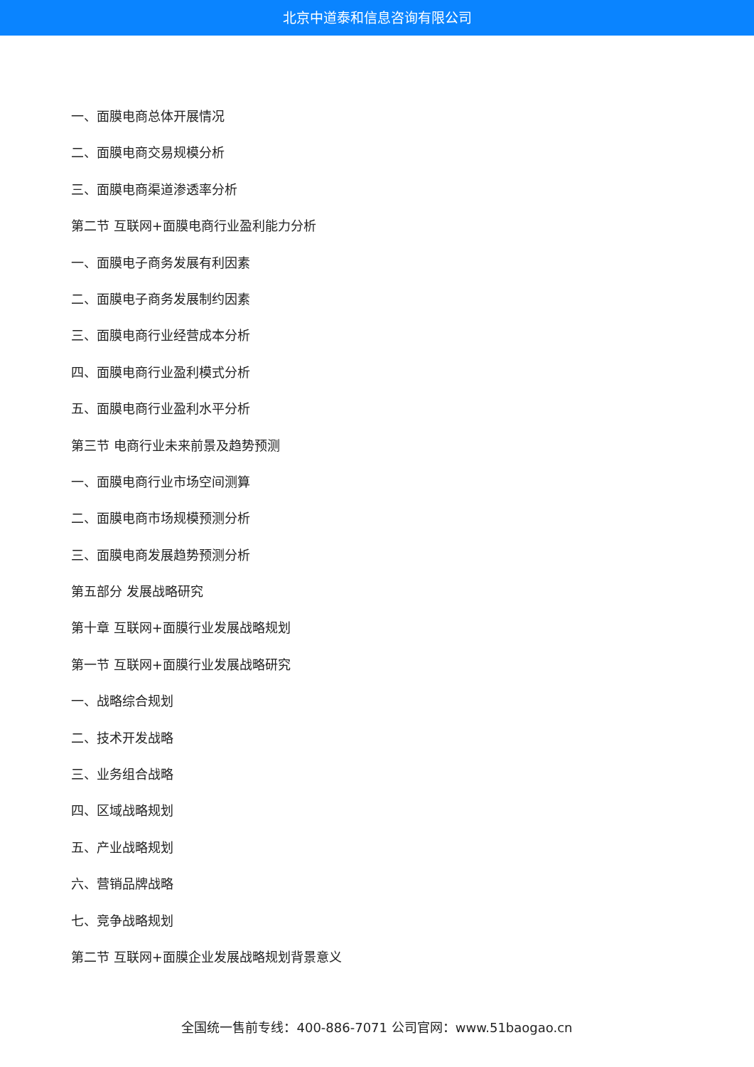北京中道泰和信息咨询有限公司
一、面膜电商总体开展情况
二、面膜电商交易规模分析
三、面膜电商渠道渗透率分析
第二节 互联网+面膜电商行业盈利能力分析
一、面膜电子商务发展有利因素
二、面膜电子商务发展制约因素
三、面膜电商行业经营成本分析
四、面膜电商行业盈利模式分析
五、面膜电商行业盈利水平分析
第三节 电商行业未来前景及趋势预测
一、面膜电商行业市场空间测算
二、面膜电商市场规模预测分析
三、面膜电商发展趋势预测分析
第五部分 发展战略研究
第十章 互联网+面膜行业发展战略规划
第一节 互联网+面膜行业发展战略研究
一、战略综合规划
二、技术开发战略
三、业务组合战略
四、区域战略规划
五、产业战略规划
六、营销品牌战略
七、竞争战略规划
第二节 互联网+面膜企业发展战略规划背景意义
全国统一售前专线：400-886-7071 公司官网：www.51baogao.cn